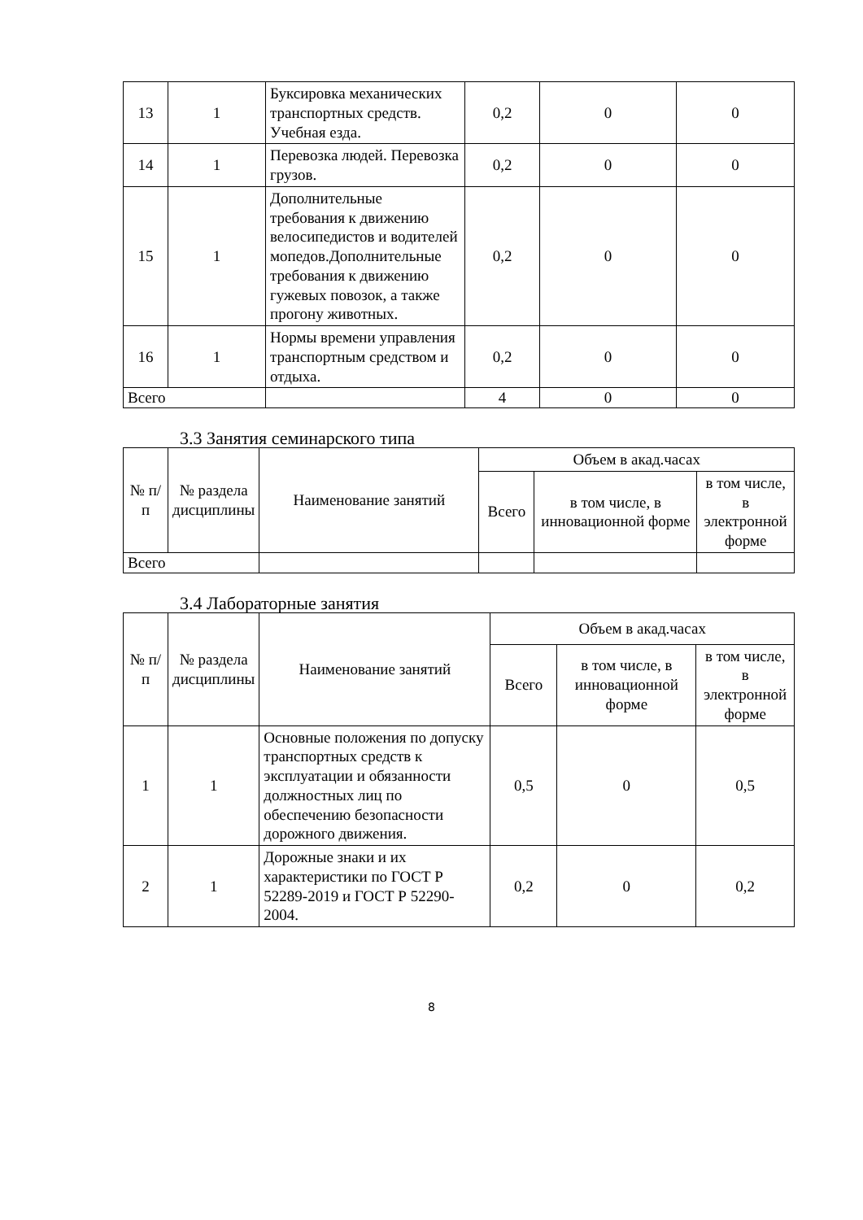| 13 | 1 | Буксировка механических транспортных средств. Учебная езда. | 0,2 | 0 | 0 |
| 14 | 1 | Перевозка людей. Перевозка грузов. | 0,2 | 0 | 0 |
| 15 | 1 | Дополнительные требования к движению велосипедистов и водителей мопедов.Дополнительные требования к движению гужевых повозок, а также прогону животных. | 0,2 | 0 | 0 |
| 16 | 1 | Нормы времени управления транспортным средством и отдыха. | 0,2 | 0 | 0 |
| Всего | | | 4 | 0 | 0 |
3.3 Занятия семинарского типа
| № п/п | № раздела дисциплины | Наименование занятий | Объем в акад.часах | | |
| --- | --- | --- | --- | --- | --- |
| | | | Всего | в том числе, в инновационной форме | в том числе, в электронной форме |
| Всего | | | | | |
3.4 Лабораторные занятия
| № п/п | № раздела дисциплины | Наименование занятий | Объем в акад.часах | | |
| --- | --- | --- | --- | --- | --- |
| | | | Всего | в том числе, в инновационной форме | в том числе, в электронной форме |
| 1 | 1 | Основные положения по допуску транспортных средств к эксплуатации и обязанности должностных лиц по обеспечению безопасности дорожного движения. | 0,5 | 0 | 0,5 |
| 2 | 1 | Дорожные знаки и их характеристики по ГОСТ Р 52289-2019 и ГОСТ Р 52290-2004. | 0,2 | 0 | 0,2 |
8